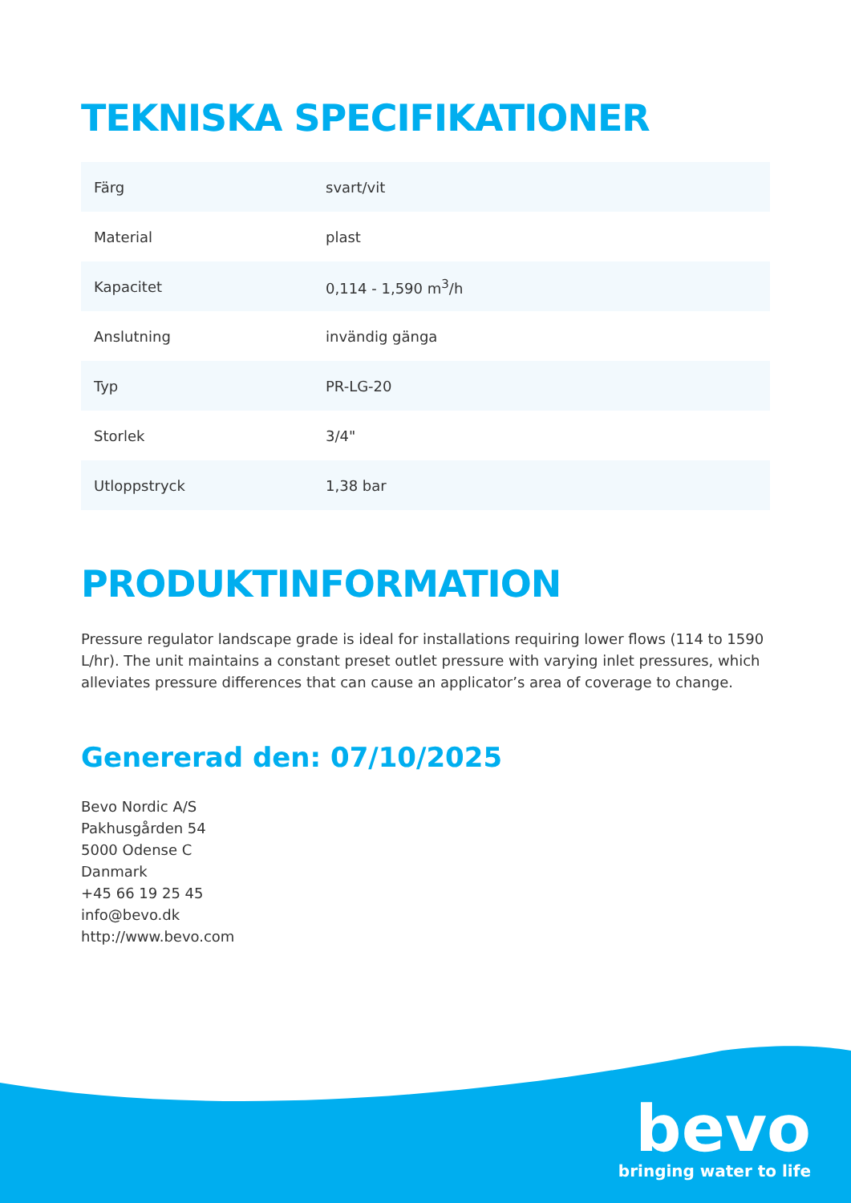TEKNISKA SPECIFIKATIONER
| Färg | svart/vit |
| Material | plast |
| Kapacitet | 0,114 - 1,590 m<sup>3</sup>/h |
| Anslutning | invändig gänga |
| Typ | PR-LG-20 |
| Storlek | 3/4" |
| Utloppstryck | 1,38 bar |
PRODUKTINFORMATION
Pressure regulator landscape grade is ideal for installations requiring lower flows (114 to 1590 L/hr). The unit maintains a constant preset outlet pressure with varying inlet pressures, which alleviates pressure differences that can cause an applicator’s area of coverage to change.
Genererad den: 07/10/2025
Bevo Nordic A/S
Pakhusgården 54
5000 Odense C
Danmark
+45 66 19 25 45
info@bevo.dk
http://www.bevo.com
bevo
bringing water to life